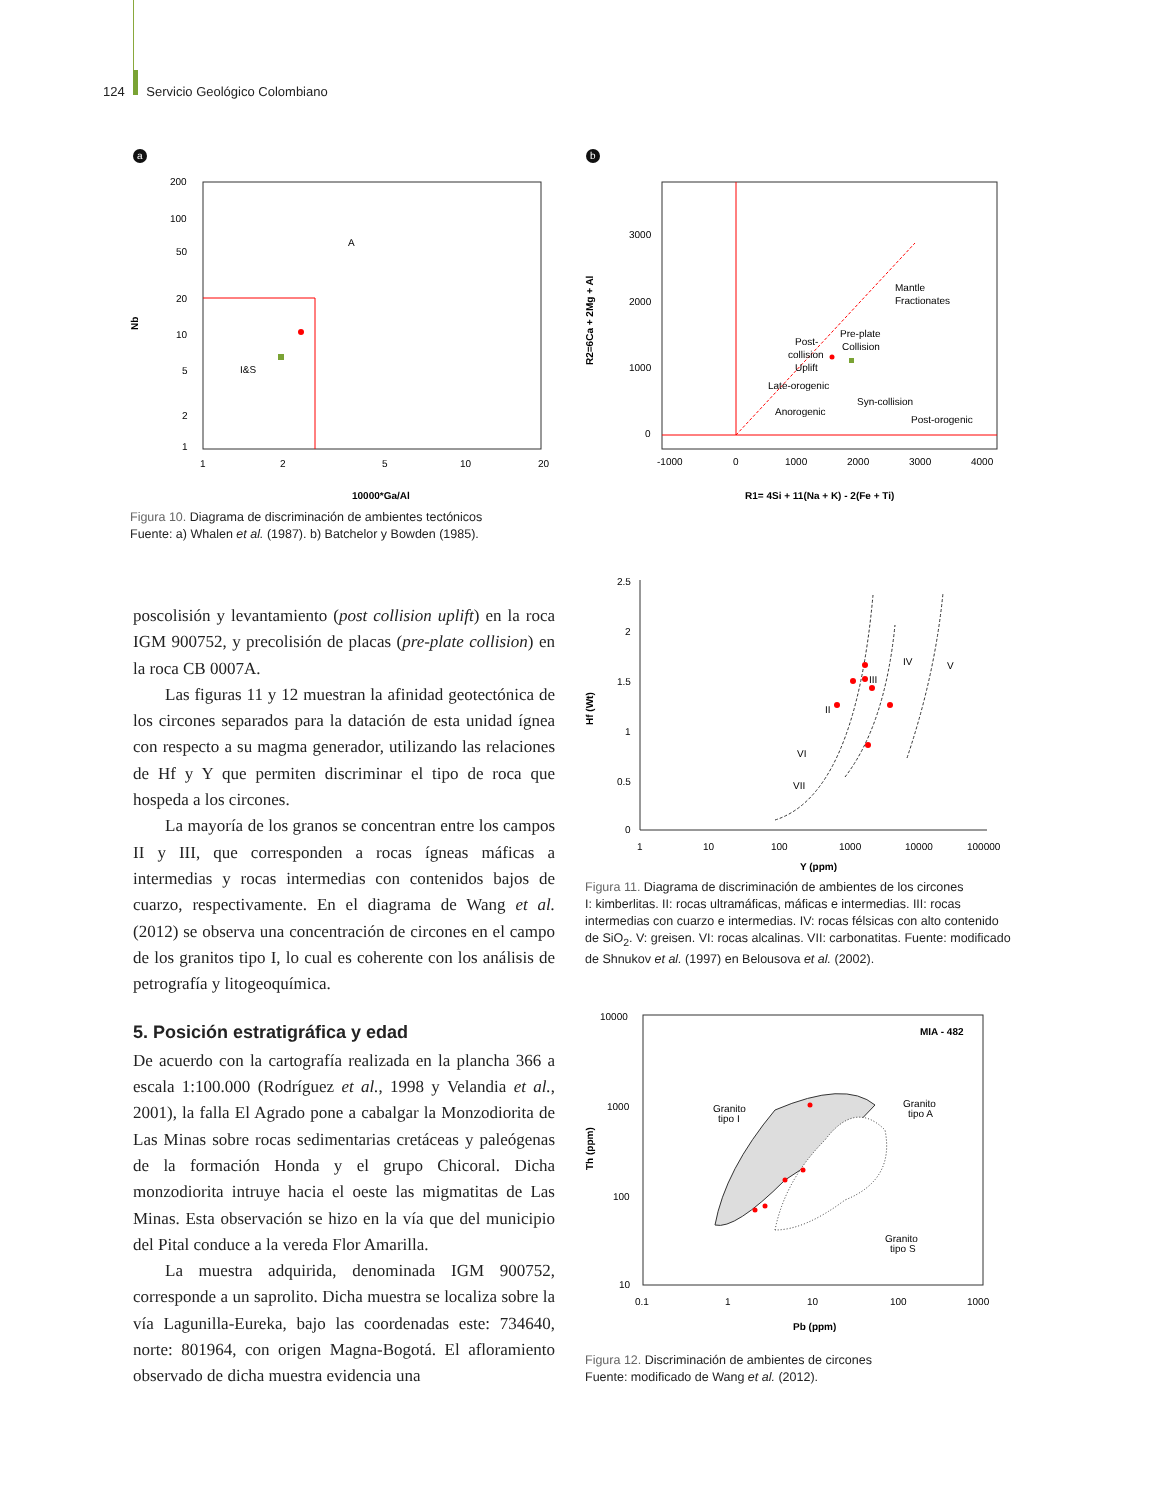124 Servicio Geológico Colombiano
a
200
100
50
20
10
5
2
1
1
2
5
10
20
A
I&S
Nb
10000*Ga/Al
Figura 10. Diagrama de discriminación de ambientes tectónicos
Fuente: a) Whalen et al. (1987). b) Batchelor y Bowden (1985).
b
3000
2000
1000
0
-1000
0
1000
2000
3000
4000
Mantle
Fractionates
Pre-plate
Collision
Post-
collision
Uplift
Late-orogenic
Syn-collision
Anorogenic
Post-orogenic
R2=6Ca + 2Mg + Al
R1= 4Si + 11(Na + K) - 2(Fe + Ti)
2.5
2
1.5
1
0.5
0
1
10
100
1000
10000
100000
IV
V
III
II
VI
VII
Hf (Wt)
Y (ppm)
Figura 11. Diagrama de discriminación de ambientes de los circones
I: kimberlitas. II: rocas ultramáficas, máficas e intermedias. III: rocas intermedias con cuarzo e intermedias. IV: rocas félsicas con alto contenido de SiO<sub>2</sub>. V: greisen. VI: rocas alcalinas. VII: carbonatitas. Fuente: modificado de Shnukov et al. (1997) en Belousova et al. (2002).
10000
1000
100
10
0.1
1
10
100
1000
MIA - 482
Granito
tipo I
Granito
tipo A
Granito
tipo S
Th (ppm)
Pb (ppm)
Figura 12. Discriminación de ambientes de circones
Fuente: modificado de Wang et al. (2012).
poscolisión y levantamiento (post collision uplift) en la roca IGM 900752, y precolisión de placas (pre-plate collision) en la roca CB 0007A.
Las figuras 11 y 12 muestran la afinidad geotectónica de los circones separados para la datación de esta unidad ígnea con respecto a su magma generador, utilizando las relaciones de Hf y Y que permiten discriminar el tipo de roca que hospeda a los circones.
La mayoría de los granos se concentran entre los campos II y III, que corresponden a rocas ígneas máficas a intermedias y rocas intermedias con contenidos bajos de cuarzo, respectivamente. En el diagrama de Wang et al. (2012) se observa una concentración de circones en el campo de los granitos tipo I, lo cual es coherente con los análisis de petrografía y litogeoquímica.
5. Posición estratigráfica y edad
De acuerdo con la cartografía realizada en la plancha 366 a escala 1:100.000 (Rodríguez et al., 1998 y Velandia et al., 2001), la falla El Agrado pone a cabalgar la Monzodiorita de Las Minas sobre rocas sedimentarias cretáceas y paleógenas de la formación Honda y el grupo Chicoral. Dicha monzodiorita intruye hacia el oeste las migmatitas de Las Minas. Esta observación se hizo en la vía que del municipio del Pital conduce a la vereda Flor Amarilla.
La muestra adquirida, denominada IGM 900752, corresponde a un saprolito. Dicha muestra se localiza sobre la vía Lagunilla-Eureka, bajo las coordenadas este: 734640, norte: 801964, con origen Magna-Bogotá. El afloramiento observado de dicha muestra evidencia una